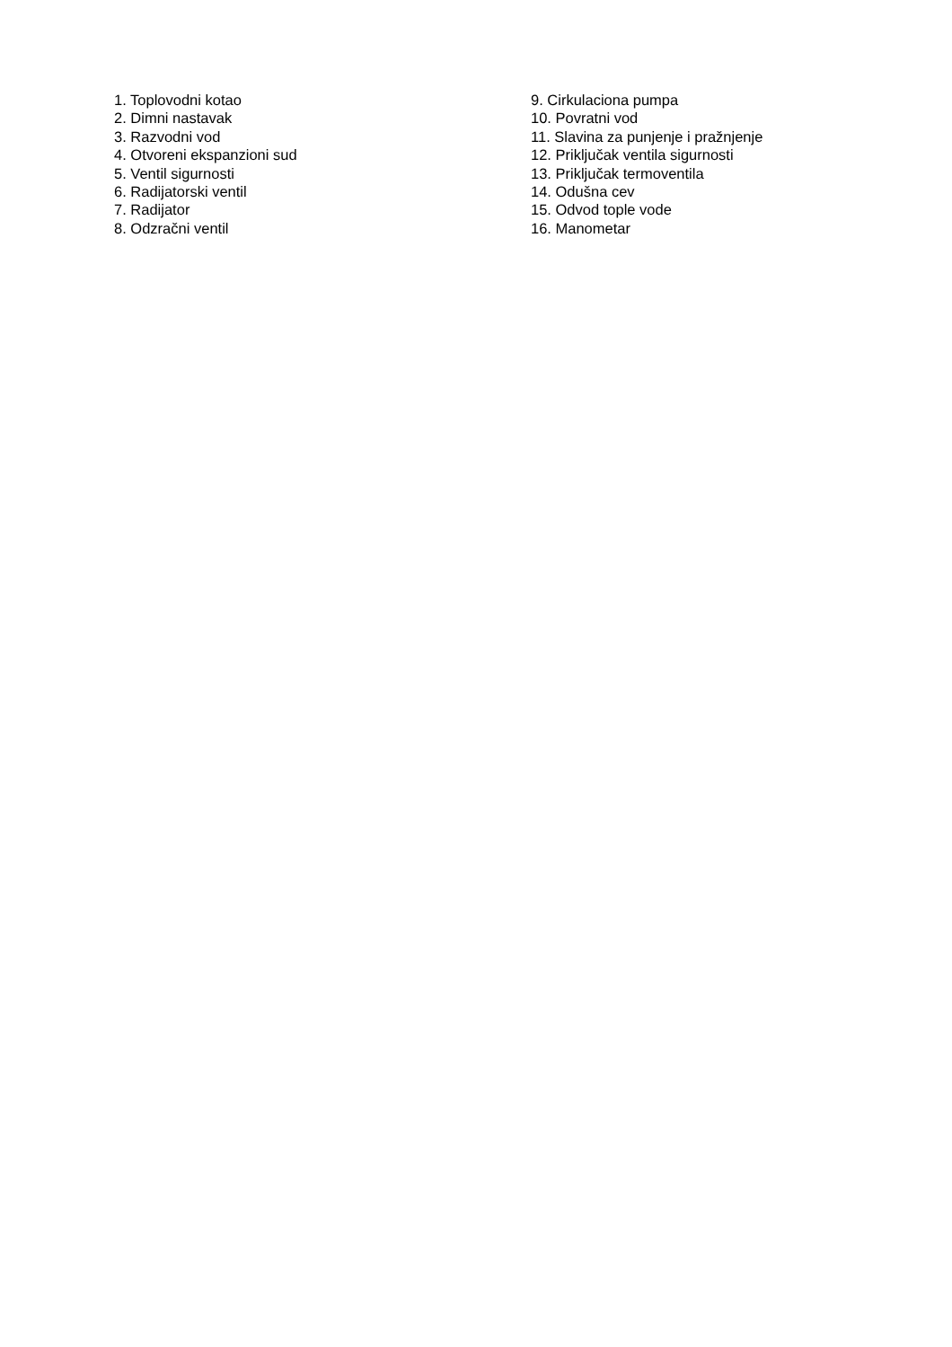1. Toplovodni kotao
2. Dimni nastavak
3. Razvodni vod
4. Otvoreni ekspanzioni sud
5. Ventil sigurnosti
6. Radijatorski ventil
7. Radijator
8. Odzračni ventil
9. Cirkulaciona pumpa
10. Povratni vod
11. Slavina za punjenje i pražnjenje
12. Priključak ventila sigurnosti
13. Priključak termoventila
14. Odušna cev
15. Odvod tople vode
16. Manometar